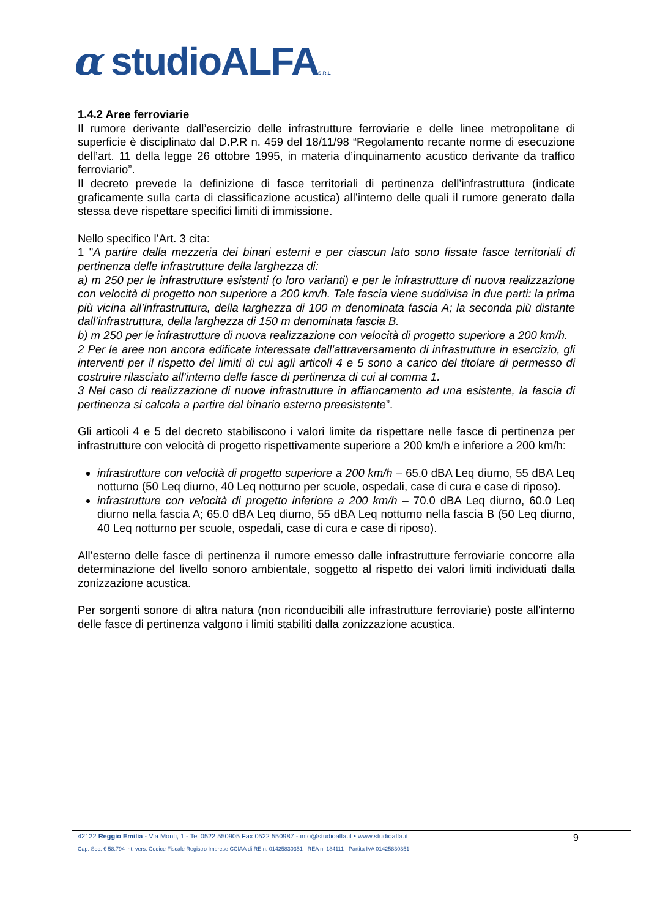α studioALFAS.R.L
1.4.2 Aree ferroviarie
Il rumore derivante dall’esercizio delle infrastrutture ferroviarie e delle linee metropolitane di superficie è disciplinato dal D.P.R n. 459 del 18/11/98 “Regolamento recante norme di esecuzione dell’art. 11 della legge 26 ottobre 1995, in materia d’inquinamento acustico derivante da traffico ferroviario”.
Il decreto prevede la definizione di fasce territoriali di pertinenza dell’infrastruttura (indicate graficamente sulla carta di classificazione acustica) all’interno delle quali il rumore generato dalla stessa deve rispettare specifici limiti di immissione.
Nello specifico l’Art. 3 cita:
1 "A partire dalla mezzeria dei binari esterni e per ciascun lato sono fissate fasce territoriali di pertinenza delle infrastrutture della larghezza di:
a) m 250 per le infrastrutture esistenti (o loro varianti) e per le infrastrutture di nuova realizzazione con velocità di progetto non superiore a 200 km/h. Tale fascia viene suddivisa in due parti: la prima più vicina all’infrastruttura, della larghezza di 100 m denominata fascia A; la seconda più distante dall’infrastruttura, della larghezza di 150 m denominata fascia B.
b) m 250 per le infrastrutture di nuova realizzazione con velocità di progetto superiore a 200 km/h.
2 Per le aree non ancora edificate interessate dall’attraversamento di infrastrutture in esercizio, gli interventi per il rispetto dei limiti di cui agli articoli 4 e 5 sono a carico del titolare di permesso di costruire rilasciato all’interno delle fasce di pertinenza di cui al comma 1.
3 Nel caso di realizzazione di nuove infrastrutture in affiancamento ad una esistente, la fascia di pertinenza si calcola a partire dal binario esterno preesistente”.
Gli articoli 4 e 5 del decreto stabiliscono i valori limite da rispettare nelle fasce di pertinenza per infrastrutture con velocità di progetto rispettivamente superiore a 200 km/h e inferiore a 200 km/h:
infrastrutture con velocità di progetto superiore a 200 km/h – 65.0 dBA Leq diurno, 55 dBA Leq notturno (50 Leq diurno, 40 Leq notturno per scuole, ospedali, case di cura e case di riposo).
infrastrutture con velocità di progetto inferiore a 200 km/h – 70.0 dBA Leq diurno, 60.0 Leq diurno nella fascia A; 65.0 dBA Leq diurno, 55 dBA Leq notturno nella fascia B (50 Leq diurno, 40 Leq notturno per scuole, ospedali, case di cura e case di riposo).
All’esterno delle fasce di pertinenza il rumore emesso dalle infrastrutture ferroviarie concorre alla determinazione del livello sonoro ambientale, soggetto al rispetto dei valori limiti individuati dalla zonizzazione acustica.
Per sorgenti sonore di altra natura (non riconducibili alle infrastrutture ferroviarie) poste all'interno delle fasce di pertinenza valgono i limiti stabiliti dalla zonizzazione acustica.
42122 Reggio Emilia - Via Monti, 1 - Tel 0522 550905 Fax 0522 550987 - info@studioalfa.it • www.studioalfa.it
Cap. Soc. € 58.794 int. vers. Codice Fiscale Registro Imprese CCIAA di RE n. 01425830351 - REA n: 184111 - Partita IVA 01425830351
9